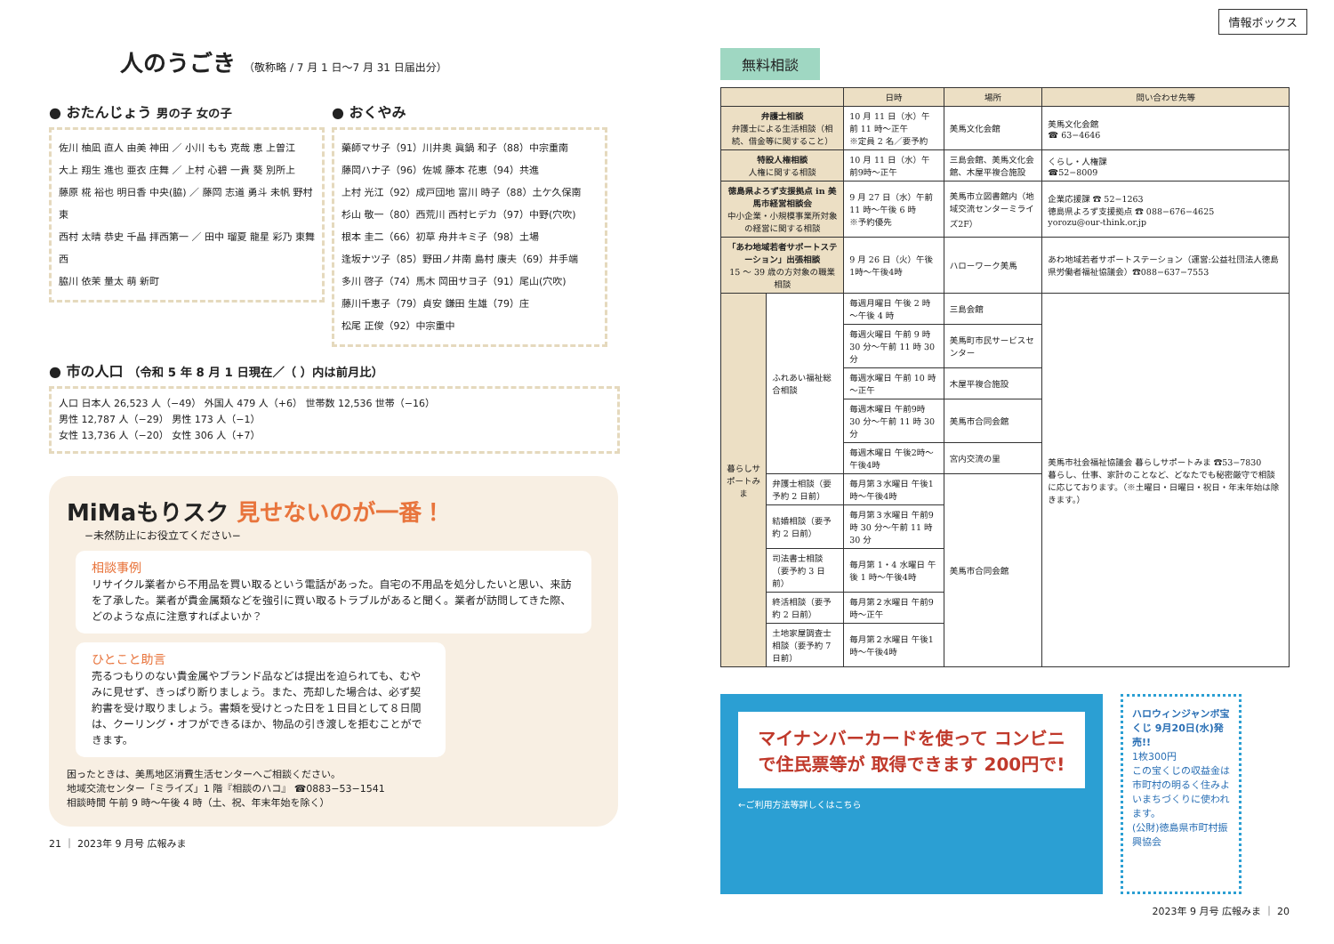人のうごき （敬称略 / 7 月 1 日～7 月 31 日届出分）
● おたんじょう 男の子 女の子
佐川 柚凪 直人 由美 神田 ／ 小川 もも 克哉 恵 上曽江
大上 翔生 進也 亜衣 庄舞 ／ 上村 心碧 一貴 葵 別所上
藤原 椛 裕也 明日香 中央(脇) ／ 藤岡 志道 勇斗 未帆 野村東
西村 太晴 恭史 千晶 拝西第一 ／ 田中 瑠夏 龍星 彩乃 東舞西
脇川 依茉 量太 萌 新町
● おくやみ
藥師マサ子（91）川井奥 眞鍋 和子（88）中宗重南
藤岡ハナ子（96）佐城 藤本 花恵（94）共進
上村 光江（92）成戸団地 富川 時子（88）土ケ久保南
杉山 敬一（80）西荒川 西村ヒデカ（97）中野(穴吹)
根本 圭二（66）初草 舟井キミ子（98）土場
逢坂ナツ子（85）野田ノ井南 島村 康夫（69）井手端
多川 啓子（74）馬木 岡田サヨ子（91）尾山(穴吹)
藤川千恵子（79）貞安 鎌田 生雄（79）庄
松尾 正俊（92）中宗重中
● 市の人口 （令和 5 年 8 月 1 日現在／（ ）内は前月比）
人口 日本人 26,523 人（−49） 外国人 479 人（+6） 世帯数 12,536 世帯（−16）
男性 12,787 人（−29） 男性 173 人（−1）
女性 13,736 人（−20） 女性 306 人（+7）
MiMaもりスク 見せないのが一番！
−未然防止にお役立てください−
相談事例
リサイクル業者から不用品を買い取るという電話があった。自宅の不用品を処分したいと思い、来訪を了承した。業者が貴金属類などを強引に買い取るトラブルがあると聞く。業者が訪問してきた際、どのような点に注意すればよいか？
ひとこと助言
売るつもりのない貴金属やブランド品などは提出を迫られても、むやみに見せず、きっぱり断りましょう。また、売却した場合は、必ず契約書を受け取りましょう。書類を受けとった日を１日目として８日間は、クーリング・オフができるほか、物品の引き渡しを拒むことができます。
困ったときは、美馬地区消費生活センターへご相談ください。
地域交流センター「ミライズ」1 階『相談のハコ』 ☎0883−53−1541
相談時間 午前 9 時～午後 4 時（土、祝、年末年始を除く）
21 ｜ 2023年 9 月号 広報みま
情報ボックス
無料相談
| | | 日時 | 場所 | 問い合わせ先等 |
| --- | --- | --- | --- | --- |
| 弁護士相談 弁護士による生活相談（相続、借金等に関すること） | | 10 月 11 日（水）午前 11 時～正午 ※定員 2 名／要予約 | 美馬文化会館 | 美馬文化会館 ☎ 63−4646 |
| 特設人権相談 人権に関する相談 | | 10 月 11 日（水）午前9時～正午 | 三島会館、美馬文化会館、木屋平複合施設 | くらし・人権課 ☎52−8009 |
| 徳島県よろず支援拠点 in 美馬市経営相談会 中小企業・小規模事業所対象の経営に関する相談 | | 9 月 27 日（水）午前 11 時～午後 6 時 ※予約優先 | 美馬市立図書館内（地域交流センターミライズ2F） | 企業応援課 ☎ 52−1263 徳島県よろず支援拠点 ☎ 088−676−4625 yorozu@our-think.or.jp |
| 「あわ地域若者サポートステーション」出張相談 15 ～ 39 歳の方対象の職業相談 | | 9 月 26 日（火）午後1時～午後4時 | ハローワーク美馬 | あわ地域若者サポートステーション（運営:公益社団法人徳島県労働者福祉協議会）☎088−637−7553 |
| 暮らしサポートみま | ふれあい福祉総合相談 | 毎週月曜日 午後 2 時～午後 4 時 | 三島会館 | 美馬市社会福祉協議会 暮らしサポートみま ☎53−7830 暮らし、仕事、家計のことなど、どなたでも秘密厳守で相談に応じております。（※土曜日・日曜日・祝日・年末年始は除きます。） |
| | | 毎週火曜日 午前 9 時 30 分～午前 11 時 30 分 | 美馬町市民サービスセンター | |
| | | 毎週水曜日 午前 10 時～正午 | 木屋平複合施設 | |
| | | 毎週木曜日 午前9時 30 分～午前 11 時 30 分 | 美馬市合同会館 | |
| | | 毎週木曜日 午後2時～午後4時 | 宮内交流の里 | |
| | 弁護士相談（要予約 2 日前） | 毎月第３水曜日 午後1時～午後4時 | 美馬市合同会館 | |
| | 結婚相談（要予約 2 日前） | 毎月第３水曜日 午前9時 30 分～午前 11 時 30 分 | | |
| | 司法書士相談（要予約 3 日前） | 毎月第 1・4 水曜日 午後 1 時～午後4時 | | |
| | 終活相談（要予約 2 日前） | 毎月第２水曜日 午前9時～正午 | | |
| | 土地家屋調査士相談（要予約 7 日前） | 毎月第２水曜日 午後1時～午後4時 | | |
マイナンバーカードを使って コンビニで住民票等が 取得できます 200円で!
←ご利用方法等詳しくはこちら
ハロウィンジャンボ宝くじ 9月20日(水)発売!!
1枚300円
この宝くじの収益金は市町村の明るく住みよいまちづくりに使われます。
(公財)徳島県市町村振興協会
2023年 9 月号 広報みま ｜ 20